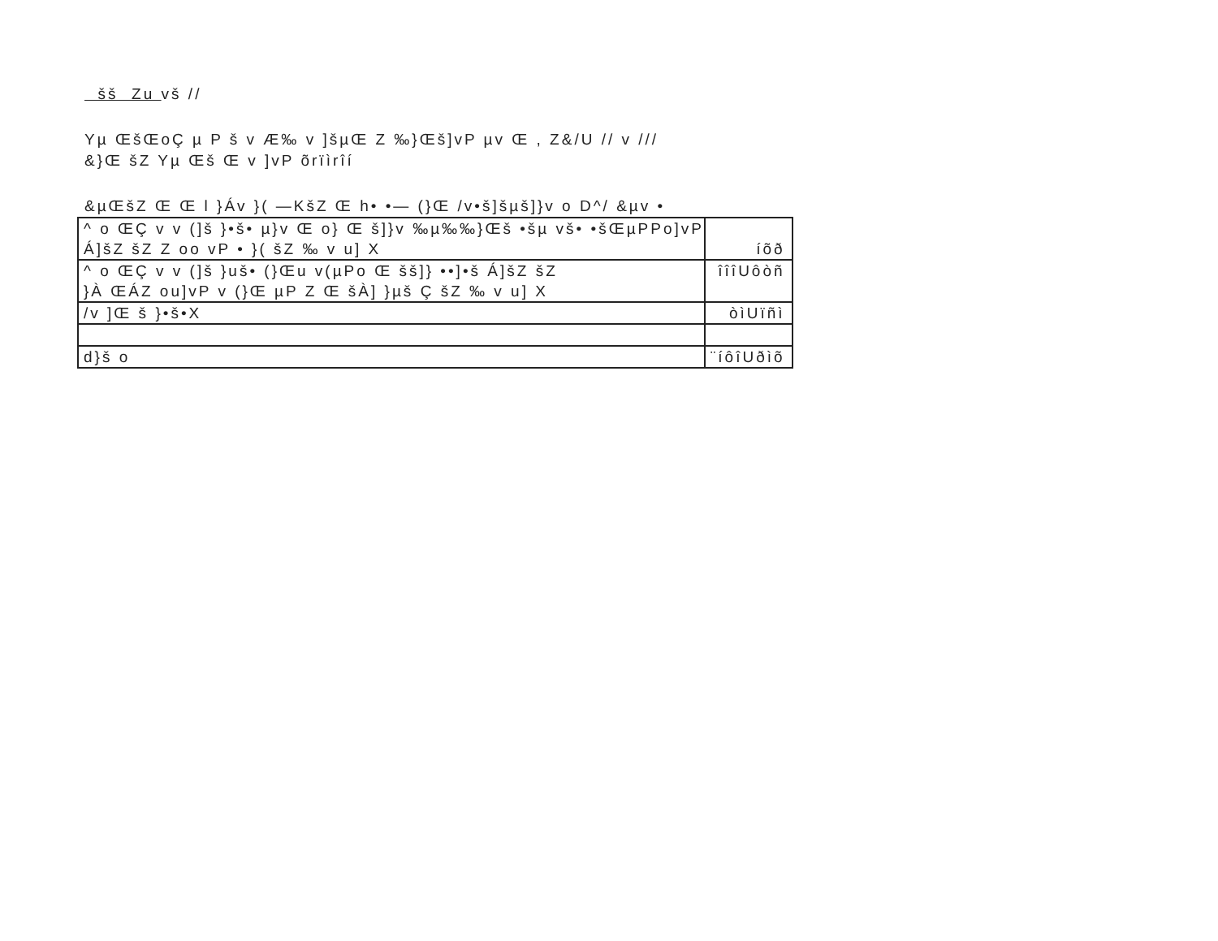šš Zu vš //
Yµ ŒšŒoÇ µ P š v Æ‰ v ]šµŒ Z ‰}Œš]vP µv Œ , Z&/U // v ///
&}Œ šZ Yµ Œš Œ v ]vP õrïìrîí
&µŒšZ Œ Œ l }Áv }( —KšZ Œ h• •— (}Œ /v•š]šµš]}v o D^/ &µv •
| ^ o ŒÇ v v (]š }•š• µ}v Œ o} Œ š]}v ‰µ‰‰}Œš •šµ vš• •šŒµPPo]vP Á]šZ šZ Z oo vP • }( šZ ‰ v u] X | íõð |
| ^ o ŒÇ v v (]š }uš• (}Œu v(µPo Œ šš]} ••]•š Á]šZ šZ }À ŒÁZ ou]vP v (}Œ µP Z Œ šÀ] }µš Ç šZ ‰ v u] X | îîîUôòñ |
| /v ]Œ š }•š•X | òìUïñì |
| d}š o | ¨íôîUðìõ |